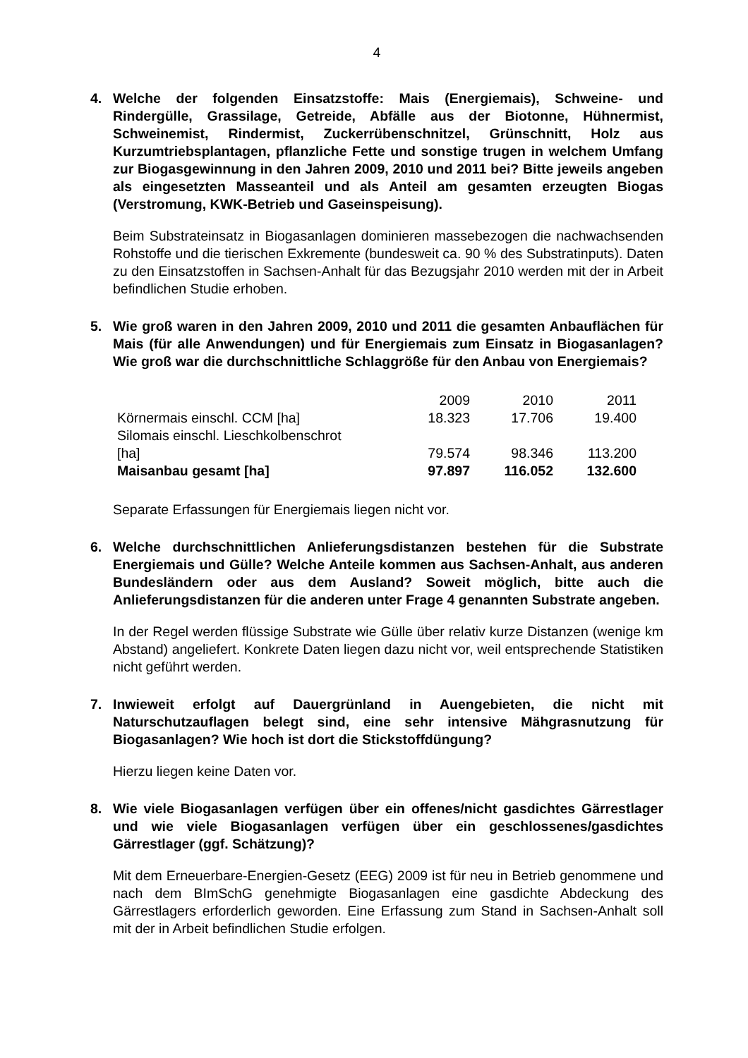4
4. Welche der folgenden Einsatzstoffe: Mais (Energiemais), Schweine- und Rindergülle, Grassilage, Getreide, Abfälle aus der Biotonne, Hühnermist, Schweinemist, Rindermist, Zuckerrübenschnitzel, Grünschnitt, Holz aus Kurzumtriebsplantagen, pflanzliche Fette und sonstige trugen in welchem Umfang zur Biogasgewinnung in den Jahren 2009, 2010 und 2011 bei? Bitte jeweils angeben als eingesetzten Masseanteil und als Anteil am gesamten erzeugten Biogas (Verstromung, KWK-Betrieb und Gaseinspeisung).
Beim Substrateinsatz in Biogasanlagen dominieren massebezogen die nachwachsenden Rohstoffe und die tierischen Exkremente (bundesweit ca. 90 % des Substratinputs). Daten zu den Einsatzstoffen in Sachsen-Anhalt für das Bezugsjahr 2010 werden mit der in Arbeit befindlichen Studie erhoben.
5. Wie groß waren in den Jahren 2009, 2010 und 2011 die gesamten Anbauflächen für Mais (für alle Anwendungen) und für Energiemais zum Einsatz in Biogasanlagen? Wie groß war die durchschnittliche Schlaggröße für den Anbau von Energiemais?
| | 2009 | 2010 | 2011 |
| --- | --- | --- | --- |
| Körnermais einschl. CCM [ha] | 18.323 | 17.706 | 19.400 |
| Silomais einschl. Lieschkolbenschrot [ha] | 79.574 | 98.346 | 113.200 |
| Maisanbau gesamt [ha] | 97.897 | 116.052 | 132.600 |
Separate Erfassungen für Energiemais liegen nicht vor.
6. Welche durchschnittlichen Anlieferungsdistanzen bestehen für die Substrate Energiemais und Gülle? Welche Anteile kommen aus Sachsen-Anhalt, aus anderen Bundesländern oder aus dem Ausland? Soweit möglich, bitte auch die Anlieferungsdistanzen für die anderen unter Frage 4 genannten Substrate angeben.
In der Regel werden flüssige Substrate wie Gülle über relativ kurze Distanzen (wenige km Abstand) angeliefert. Konkrete Daten liegen dazu nicht vor, weil entsprechende Statistiken nicht geführt werden.
7. Inwieweit erfolgt auf Dauergrünland in Auengebieten, die nicht mit Naturschutzauflagen belegt sind, eine sehr intensive Mähgrasnutzung für Biogasanlagen? Wie hoch ist dort die Stickstoffdüngung?
Hierzu liegen keine Daten vor.
8. Wie viele Biogasanlagen verfügen über ein offenes/nicht gasdichtes Gärrestlager und wie viele Biogasanlagen verfügen über ein geschlossenes/gasdichtes Gärrestlager (ggf. Schätzung)?
Mit dem Erneuerbare-Energien-Gesetz (EEG) 2009 ist für neu in Betrieb genommene und nach dem BImSchG genehmigte Biogasanlagen eine gasdichte Abdeckung des Gärrestlagers erforderlich geworden. Eine Erfassung zum Stand in Sachsen-Anhalt soll mit der in Arbeit befindlichen Studie erfolgen.